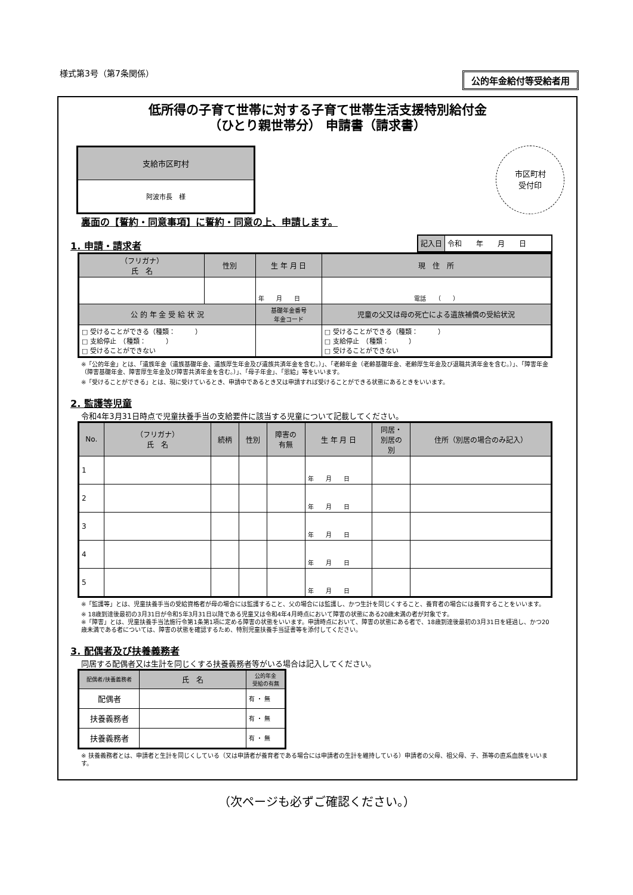様式第3号（第7条関係）
公的年金給付等受給者用
低所得の子育て世帯に対する子育て世帯生活支援特別給付金
（ひとり親世帯分） 申請書（請求書）
| 支給市区町村 |
| --- |
| 阿波市長 様 |
市区町村
受付印
裏面の【誓約・同意事項】に誓約・同意の上、申請します。
1. 申請・請求者
| 記入日 | 令和 年 月 日 |
| （フリガナ） 氏 名 | 性別 | 生 年 月 日 | 現 住 所 |
| --- | --- | --- | --- |
| | | 年 月 日 | 電話 （ ） |
| 公 的 年 金 受 給 状 況 | | 基礎年金番号 年金コード | 児童の父又は母の死亡による遺族補償の受給状況 |
| □ 受けることができる（種類： ） □ 支給停止 （種類： ） □ 受けることができない | | | □ 受けることができる（種類： ） □ 支給停止 （種類： ） □ 受けることができない |
※「公的年金」とは、「遺族年金（遺族基礎年金、遺族厚生年金及び遺族共済年金を含む。）」、「老齢年金（老齢基礎年金、老齢厚生年金及び退職共済年金を含む。）」、「障害年金（障害基礎年金、障害厚生年金及び障害共済年金を含む。）」、「母子年金」、「恩給」等をいいます。
※「受けることができる」とは、現に受けているとき、申請中であるとき又は申請すれば受けることができる状態にあるときをいいます。
2. 監護等児童
令和4年3月31日時点で児童扶養手当の支給要件に該当する児童について記載してください。
| No. | （フリガナ） 氏 名 | 続柄 | 性別 | 障害の 有無 | 生 年 月 日 | 同居・ 別居の 別 | 住所（別居の場合のみ記入） |
| --- | --- | --- | --- | --- | --- | --- | --- |
| 1 | | | | | 年 月 日 | | |
| 2 | | | | | 年 月 日 | | |
| 3 | | | | | 年 月 日 | | |
| 4 | | | | | 年 月 日 | | |
| 5 | | | | | 年 月 日 | | |
※「監護等」とは、児童扶養手当の受給資格者が母の場合には監護すること、父の場合には監護し、かつ生計を同じくすること、養育者の場合には養育することをいいます。
※ 18歳到達後最初の3月31日が令和5年3月31日以降である児童又は令和4年4月時点において障害の状態にある20歳未満の者が対象です。
※「障害」とは、児童扶養手当法施行令第1条第1項に定める障害の状態をいいます。申請時点において、障害の状態にある者で、18歳到達後最初の3月31日を経過し、かつ20歳未満である者については、障害の状態を確認するため、特別児童扶養手当証書等を添付してください。
3. 配偶者及び扶養義務者
同居する配偶者又は生計を同じくする扶養義務者等がいる場合は記入してください。
| 配偶者/扶養義務者 | 氏 名 | 公的年金 受給の有無 |
| --- | --- | --- |
| 配偶者 | | 有 ・ 無 |
| 扶養義務者 | | 有 ・ 無 |
| 扶養義務者 | | 有 ・ 無 |
※ 扶養義務者とは、申請者と生計を同じくしている（又は申請者が養育者である場合には申請者の生計を維持している）申請者の父母、祖父母、子、孫等の直系血族をいいます。
（次ページも必ずご確認ください。）